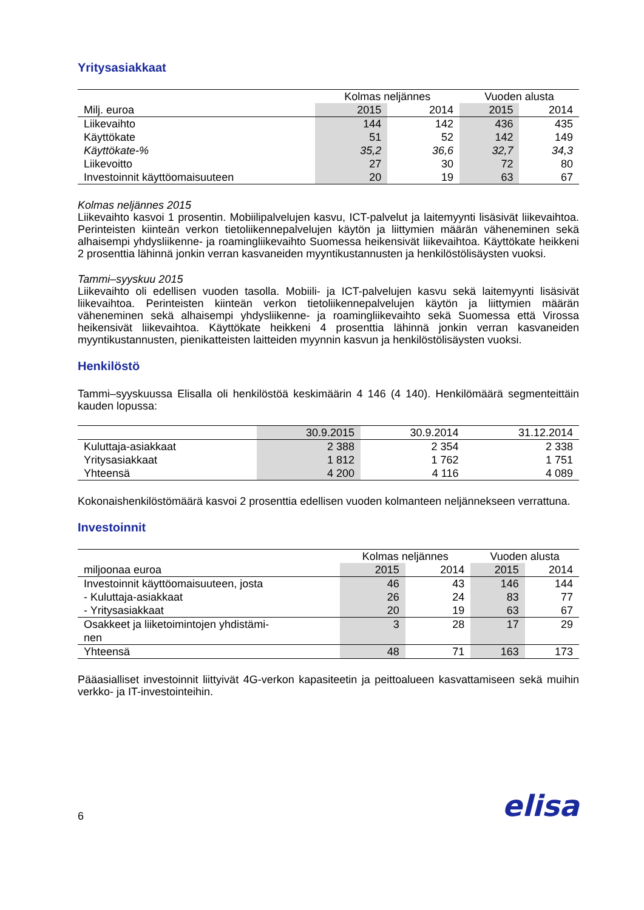Yritysasiakkaat
| | Kolmas neljännes | | Vuoden alusta | |
| --- | --- | --- | --- | --- |
| Milj. euroa | 2015 | 2014 | 2015 | 2014 |
| Liikevaihto | 144 | 142 | 436 | 435 |
| Käyttökate | 51 | 52 | 142 | 149 |
| Käyttökate-% | 35,2 | 36,6 | 32,7 | 34,3 |
| Liikevoitto | 27 | 30 | 72 | 80 |
| Investoinnit käyttöomaisuuteen | 20 | 19 | 63 | 67 |
Kolmas neljännes 2015
Liikevaihto kasvoi 1 prosentin. Mobiilipalvelujen kasvu, ICT-palvelut ja laitemyynti lisäsivät liikevaihtoa. Perinteisten kiinteän verkon tietoliikennepalvelujen käytön ja liittymien määrän väheneminen sekä alhaisempi yhdysliikenne- ja roamingliikevaihto Suomessa heikensivät liikevaihtoa. Käyttökate heikkeni 2 prosenttia lähinnä jonkin verran kasvaneiden myyntikustannusten ja henkilöstölisäysten vuoksi.
Tammi–syyskuu 2015
Liikevaihto oli edellisen vuoden tasolla. Mobiili- ja ICT-palvelujen kasvu sekä laitemyynti lisäsivät liikevaihtoa. Perinteisten kiinteän verkon tietoliikennepalvelujen käytön ja liittymien määrän väheneminen sekä alhaisempi yhdysliikenne- ja roamingliikevaihto sekä Suomessa että Virossa heikensivät liikevaihtoa. Käyttökate heikkeni 4 prosenttia lähinnä jonkin verran kasvaneiden myyntikustannusten, pienikatteisten laitteiden myynnin kasvun ja henkilöstölisäysten vuoksi.
Henkilöstö
Tammi–syyskuussa Elisalla oli henkilöstöä keskimäärin 4 146 (4 140). Henkilömäärä segmenteittäin kauden lopussa:
| | 30.9.2015 | 30.9.2014 | 31.12.2014 |
| --- | --- | --- | --- |
| Kuluttaja-asiakkaat | 2 388 | 2 354 | 2 338 |
| Yritysasiakkaat | 1 812 | 1 762 | 1 751 |
| Yhteensä | 4 200 | 4 116 | 4 089 |
Kokonaishenkilöstömäärä kasvoi 2 prosenttia edellisen vuoden kolmanteen neljännekseen verrattuna.
Investoinnit
| | Kolmas neljännes | | Vuoden alusta | |
| --- | --- | --- | --- | --- |
| miljoonaa euroa | 2015 | 2014 | 2015 | 2014 |
| Investoinnit käyttöomaisuuteen, josta | 46 | 43 | 146 | 144 |
| - Kuluttaja-asiakkaat | 26 | 24 | 83 | 77 |
| - Yritysasiakkaat | 20 | 19 | 63 | 67 |
| Osakkeet ja liiketoimintojen yhdistämi- nen | 3 | 28 | 17 | 29 |
| Yhteensä | 48 | 71 | 163 | 173 |
Pääasialliset investoinnit liittyivät 4G-verkon kapasiteetin ja peittoalueen kasvattamiseen sekä muihin verkko- ja IT-investointeihin.
6 elisa